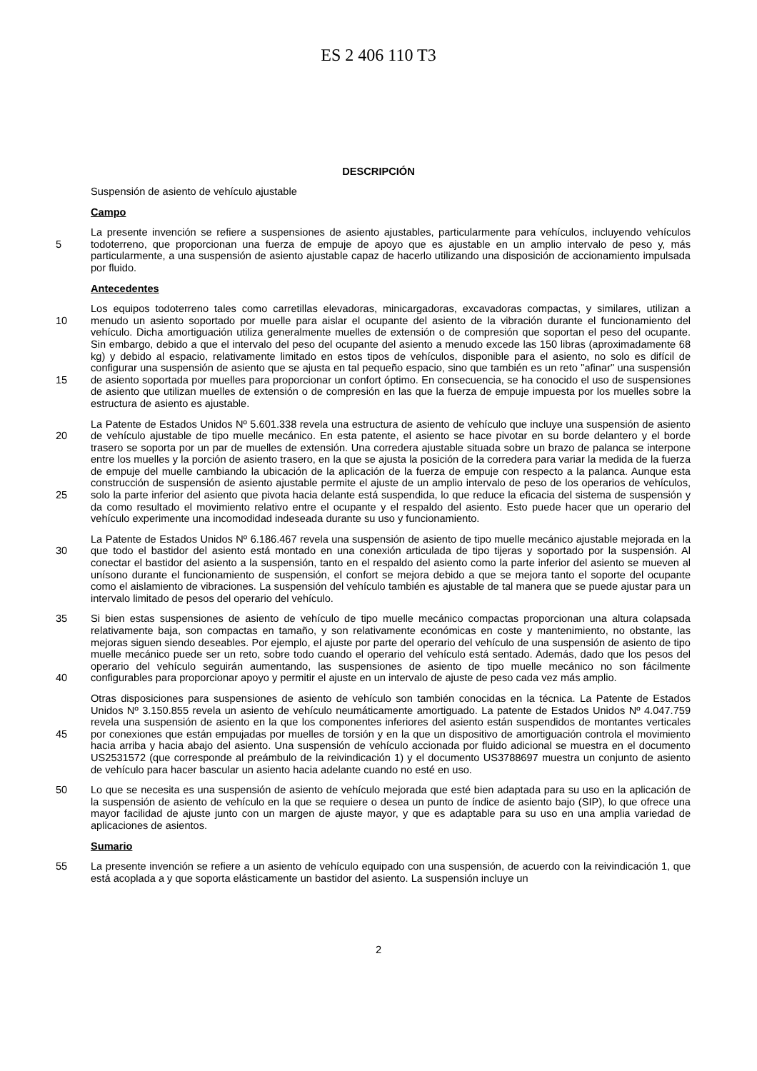ES 2 406 110 T3
DESCRIPCIÓN
Suspensión de asiento de vehículo ajustable
Campo
5 La presente invención se refiere a suspensiones de asiento ajustables, particularmente para vehículos, incluyendo vehículos todoterreno, que proporcionan una fuerza de empuje de apoyo que es ajustable en un amplio intervalo de peso y, más particularmente, a una suspensión de asiento ajustable capaz de hacerlo utilizando una disposición de accionamiento impulsada por fluido.
Antecedentes
10
15
Los equipos todoterreno tales como carretillas elevadoras, minicargadoras, excavadoras compactas, y similares, utilizan a menudo un asiento soportado por muelle para aislar el ocupante del asiento de la vibración durante el funcionamiento del vehículo. Dicha amortiguación utiliza generalmente muelles de extensión o de compresión que soportan el peso del ocupante. Sin embargo, debido a que el intervalo del peso del ocupante del asiento a menudo excede las 150 libras (aproximadamente 68 kg) y debido al espacio, relativamente limitado en estos tipos de vehículos, disponible para el asiento, no solo es difícil de configurar una suspensión de asiento que se ajusta en tal pequeño espacio, sino que también es un reto "afinar" una suspensión de asiento soportada por muelles para proporcionar un confort óptimo. En consecuencia, se ha conocido el uso de suspensiones de asiento que utilizan muelles de extensión o de compresión en las que la fuerza de empuje impuesta por los muelles sobre la estructura de asiento es ajustable.
20
25
La Patente de Estados Unidos Nº 5.601.338 revela una estructura de asiento de vehículo que incluye una suspensión de asiento de vehículo ajustable de tipo muelle mecánico. En esta patente, el asiento se hace pivotar en su borde delantero y el borde trasero se soporta por un par de muelles de extensión. Una corredera ajustable situada sobre un brazo de palanca se interpone entre los muelles y la porción de asiento trasero, en la que se ajusta la posición de la corredera para variar la medida de la fuerza de empuje del muelle cambiando la ubicación de la aplicación de la fuerza de empuje con respecto a la palanca. Aunque esta construcción de suspensión de asiento ajustable permite el ajuste de un amplio intervalo de peso de los operarios de vehículos, solo la parte inferior del asiento que pivota hacia delante está suspendida, lo que reduce la eficacia del sistema de suspensión y da como resultado el movimiento relativo entre el ocupante y el respaldo del asiento. Esto puede hacer que un operario del vehículo experimente una incomodidad indeseada durante su uso y funcionamiento.
30 La Patente de Estados Unidos Nº 6.186.467 revela una suspensión de asiento de tipo muelle mecánico ajustable mejorada en la que todo el bastidor del asiento está montado en una conexión articulada de tipo tijeras y soportado por la suspensión. Al conectar el bastidor del asiento a la suspensión, tanto en el respaldo del asiento como la parte inferior del asiento se mueven al unísono durante el funcionamiento de suspensión, el confort se mejora debido a que se mejora tanto el soporte del ocupante como el aislamiento de vibraciones. La suspensión del vehículo también es ajustable de tal manera que se puede ajustar para un intervalo limitado de pesos del operario del vehículo.
35
40
Si bien estas suspensiones de asiento de vehículo de tipo muelle mecánico compactas proporcionan una altura colapsada relativamente baja, son compactas en tamaño, y son relativamente económicas en coste y mantenimiento, no obstante, las mejoras siguen siendo deseables. Por ejemplo, el ajuste por parte del operario del vehículo de una suspensión de asiento de tipo muelle mecánico puede ser un reto, sobre todo cuando el operario del vehículo está sentado. Además, dado que los pesos del operario del vehículo seguirán aumentando, las suspensiones de asiento de tipo muelle mecánico no son fácilmente configurables para proporcionar apoyo y permitir el ajuste en un intervalo de ajuste de peso cada vez más amplio.
45 Otras disposiciones para suspensiones de asiento de vehículo son también conocidas en la técnica. La Patente de Estados Unidos Nº 3.150.855 revela un asiento de vehículo neumáticamente amortiguado. La patente de Estados Unidos Nº 4.047.759 revela una suspensión de asiento en la que los componentes inferiores del asiento están suspendidos de montantes verticales por conexiones que están empujadas por muelles de torsión y en la que un dispositivo de amortiguación controla el movimiento hacia arriba y hacia abajo del asiento. Una suspensión de vehículo accionada por fluido adicional se muestra en el documento US2531572 (que corresponde al preámbulo de la reivindicación 1) y el documento US3788697 muestra un conjunto de asiento de vehículo para hacer bascular un asiento hacia adelante cuando no esté en uso.
50 Lo que se necesita es una suspensión de asiento de vehículo mejorada que esté bien adaptada para su uso en la aplicación de la suspensión de asiento de vehículo en la que se requiere o desea un punto de índice de asiento bajo (SIP), lo que ofrece una mayor facilidad de ajuste junto con un margen de ajuste mayor, y que es adaptable para su uso en una amplia variedad de aplicaciones de asientos.
Sumario
55 La presente invención se refiere a un asiento de vehículo equipado con una suspensión, de acuerdo con la reivindicación 1, que está acoplada a y que soporta elásticamente un bastidor del asiento. La suspensión incluye un
2